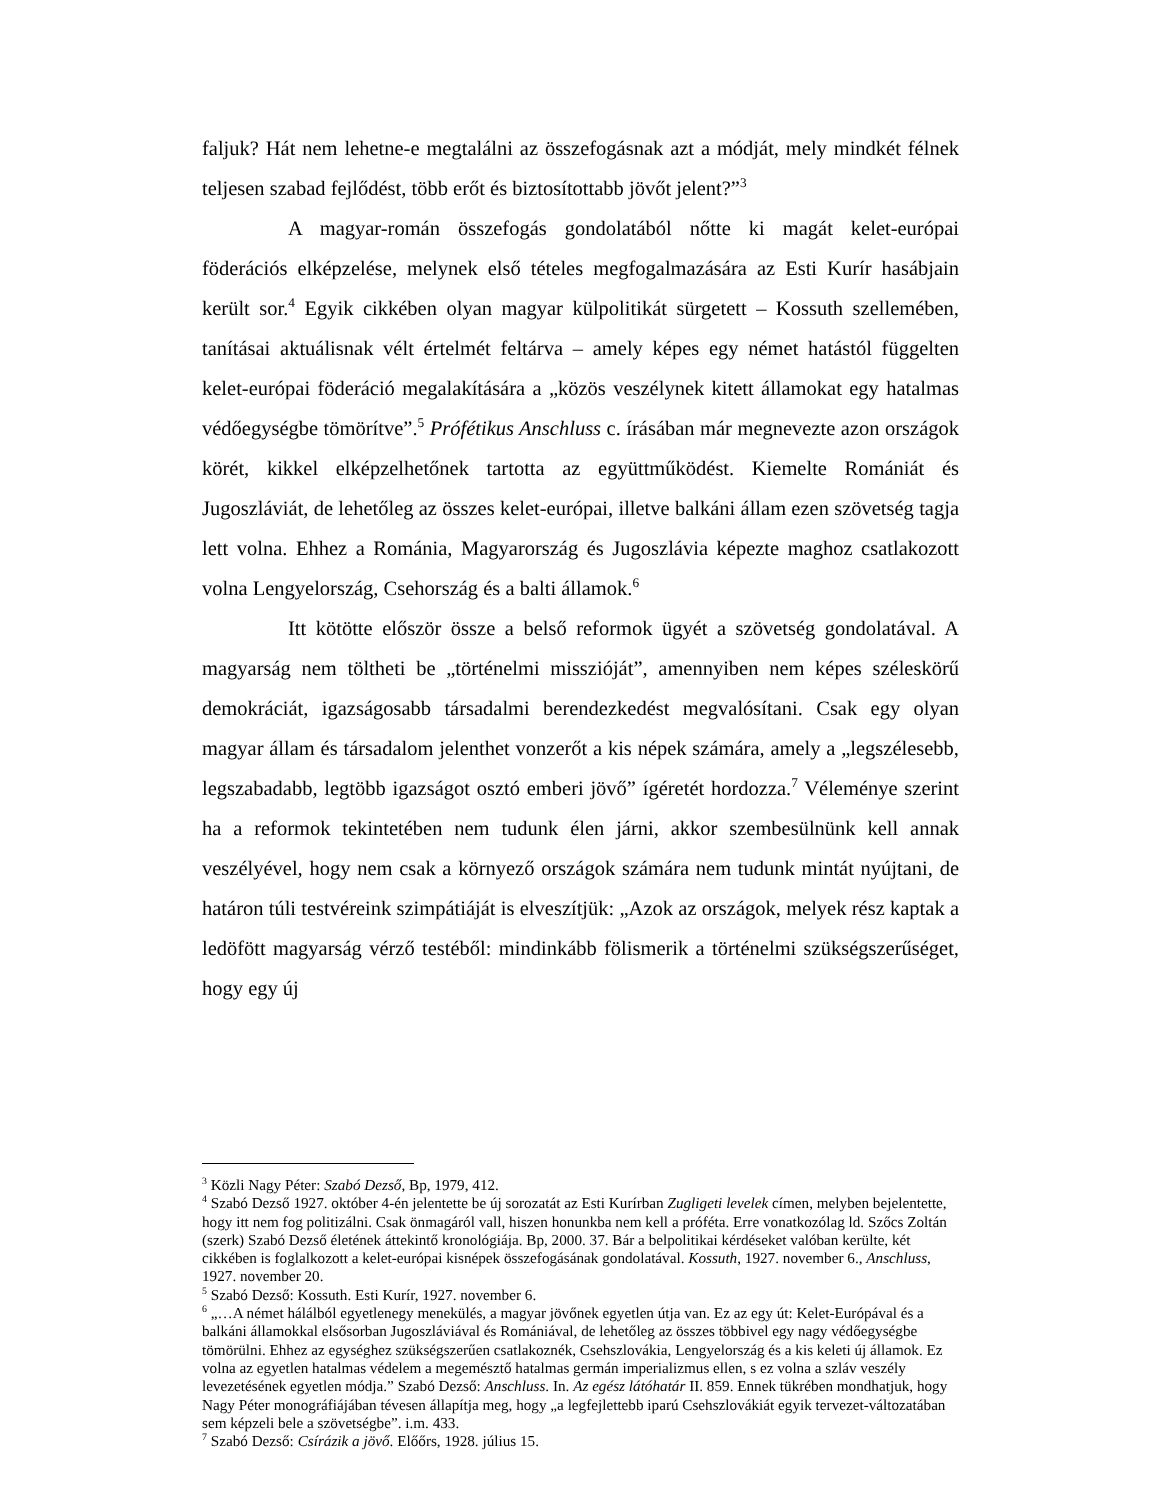faljuk? Hát nem lehetne-e megtalálni az összefogásnak azt a módját, mely mindkét félnek teljesen szabad fejlődést, több erőt és biztosítottabb jövőt jelent?”<sup>3</sup>
A magyar-román összefogás gondolatából nőtte ki magát kelet-európai föderációs elképzelése, melynek első tételes megfogalmazására az Esti Kurír hasábjain került sor.<sup>4</sup> Egyik cikkében olyan magyar külpolitikát sürgetett – Kossuth szellemében, tanításai aktuálisnak vélt értelmét feltárva – amely képes egy német hatástól függelten kelet-európai föderáció megalakítására a „közös veszélynek kitett államokat egy hatalmas védőegységbe tömörítve”.<sup>5</sup> Prófétikus Anschluss c. írásában már megnevezte azon országok körét, kikkel elképzelhetőnek tartotta az együttműködést. Kiemelte Romániát és Jugoszláviát, de lehetőleg az összes kelet-európai, illetve balkáni állam ezen szövetség tagja lett volna. Ehhez a Románia, Magyarország és Jugoszlávia képezte maghoz csatlakozott volna Lengyelország, Csehország és a balti államok.<sup>6</sup>
Itt kötötte először össze a belső reformok ügyét a szövetség gondolatával. A magyarság nem töltheti be „történelmi misszióját”, amennyiben nem képes széleskörű demokráciát, igazságosabb társadalmi berendezkedést megvalósítani. Csak egy olyan magyar állam és társadalom jelenthet vonzerőt a kis népek számára, amely a „legszélesebb, legszabadabb, legtöbb igazságot osztó emberi jövő” ígéretét hordozza.<sup>7</sup> Véleménye szerint ha a reformok tekintetében nem tudunk élen járni, akkor szembesülnünk kell annak veszélyével, hogy nem csak a környező országok számára nem tudunk mintát nyújtani, de határon túli testvéreink szimpátiáját is elveszítjük: „Azok az országok, melyek rész kaptak a ledöfött magyarság vérző testéből: mindinkább fölismerik a történelmi szükségszerűséget, hogy egy új
<sup>3</sup> Közli Nagy Péter: Szabó Dezső, Bp, 1979, 412.
<sup>4</sup> Szabó Dezső 1927. október 4-én jelentette be új sorozatát az Esti Kurírban Zugligeti levelek címen, melyben bejelentette, hogy itt nem fog politizálni. Csak önmagáról vall, hiszen honunkba nem kell a próféta. Erre vonatkozólag ld. Szőcs Zoltán (szerk) Szabó Dezső életének áttekintő kronológiája. Bp, 2000. 37. Bár a belpolitikai kérdéseket valóban kerülte, két cikkében is foglalkozott a kelet-európai kisnépek összefogásának gondolatával. Kossuth, 1927. november 6., Anschluss, 1927. november 20.
<sup>5</sup> Szabó Dezső: Kossuth. Esti Kurír, 1927. november 6.
<sup>6</sup> „…A német hálálból egyetlenegy menekülés, a magyar jövőnek egyetlen útja van. Ez az egy út: Kelet-Európával és a balkáni államokkal elsősorban Jugoszláviával és Romániával, de lehetőleg az összes többivel egy nagy védőegységbe tömörülni. Ehhez az egységhez szükségszerűen csatlakoznék, Csehszlovákia, Lengyelország és a kis keleti új államok. Ez volna az egyetlen hatalmas védelem a megemésztő hatalmas germán imperializmus ellen, s ez volna a szláv veszély levezetésének egyetlen módja.” Szabó Dezső: Anschluss. In. Az egész látóhatár II. 859. Ennek tükrében mondhatjuk, hogy Nagy Péter monográfiájában tévesen állapítja meg, hogy „a legfejlettebb iparú Csehszlovákiát egyik tervezet-változatában sem képzeli bele a szövetségbe”. i.m. 433.
<sup>7</sup> Szabó Dezső: Csírázik a jövő. Előőrs, 1928. július 15.